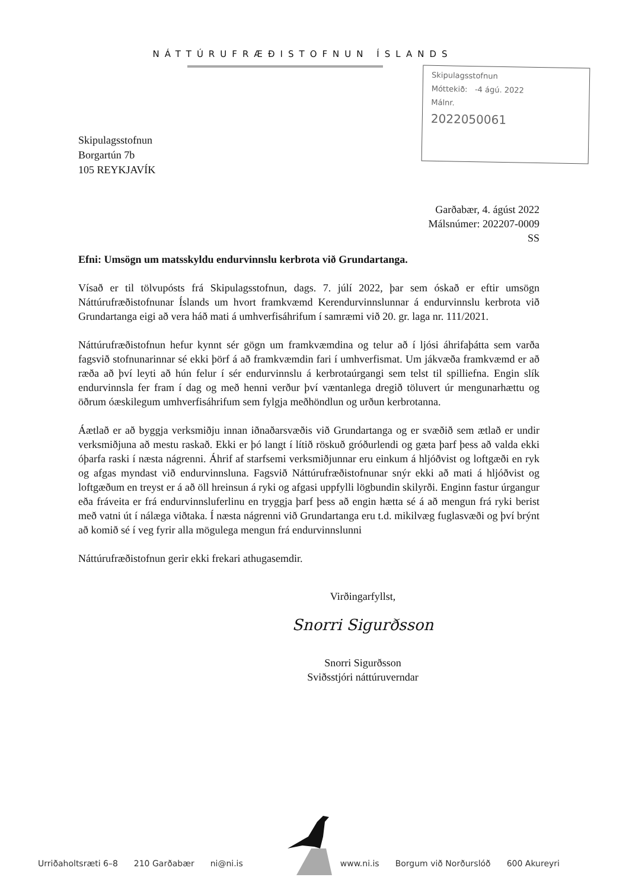NÁTTÚRUFRÆÐISTOFNUN ÍSLANDS
Skipulagsstofnun
Móttekið: -4 ágú. 2022
Málnr.
2022050061
Skipulagsstofnun
Borgartún 7b
105 REYKJAVÍK
Garðabær, 4. ágúst 2022
Málsnúmer: 202207-0009
SS
Efni: Umsögn um matsskyldu endurvinnslu kerbrota við Grundartanga.
Vísað er til tölvupósts frá Skipulagsstofnun, dags. 7. júlí 2022, þar sem óskað er eftir umsögn Náttúrufræðistofnunar Íslands um hvort framkvæmd Kerendurvinnslunnar á endurvinnslu kerbrota við Grundartanga eigi að vera háð mati á umhverfisáhrifum í samræmi við 20. gr. laga nr. 111/2021.
Náttúrufræðistofnun hefur kynnt sér gögn um framkvæmdina og telur að í ljósi áhrifaþátta sem varða fagsvið stofnunarinnar sé ekki þörf á að framkvæmdin fari í umhverfismat. Um jákvæða framkvæmd er að ræða að því leyti að hún felur í sér endurvinnslu á kerbrotaúrgangi sem telst til spilliefna. Engin slík endurvinnsla fer fram í dag og með henni verður því væntanlega dregið töluvert úr mengunarhættu og öðrum óæskilegum umhverfisáhrifum sem fylgja meðhöndlun og urðun kerbrotanna.
Áætlað er að byggja verksmiðju innan iðnaðarsvæðis við Grundartanga og er svæðið sem ætlað er undir verksmiðjuna að mestu raskað. Ekki er þó langt í lítið röskuð gróðurlendi og gæta þarf þess að valda ekki óþarfa raski í næsta nágrenni. Áhrif af starfsemi verksmiðjunnar eru einkum á hljóðvist og loftgæði en ryk og afgas myndast við endurvinnsluna. Fagsvið Náttúrufræðistofnunar snýr ekki að mati á hljóðvist og loftgæðum en treyst er á að öll hreinsun á ryki og afgasi uppfylli lögbundin skilyrði. Enginn fastur úrgangur eða fráveita er frá endurvinnsluferlinu en tryggja þarf þess að engin hætta sé á að mengun frá ryki berist með vatni út í nálæga viðtaka. Í næsta nágrenni við Grundartanga eru t.d. mikilvæg fuglasvæði og því brýnt að komið sé í veg fyrir alla mögulega mengun frá endurvinnslunni
Náttúrufræðistofnun gerir ekki frekari athugasemdir.
Virðingarfyllst,
Snorri Sigurðsson
Snorri Sigurðsson
Sviðsstjóri náttúruverndar
Urriðaholtsræti 6–8 210 Garðabær ni@ni.is www.ni.is Borgum við Norðurslóð 600 Akureyri